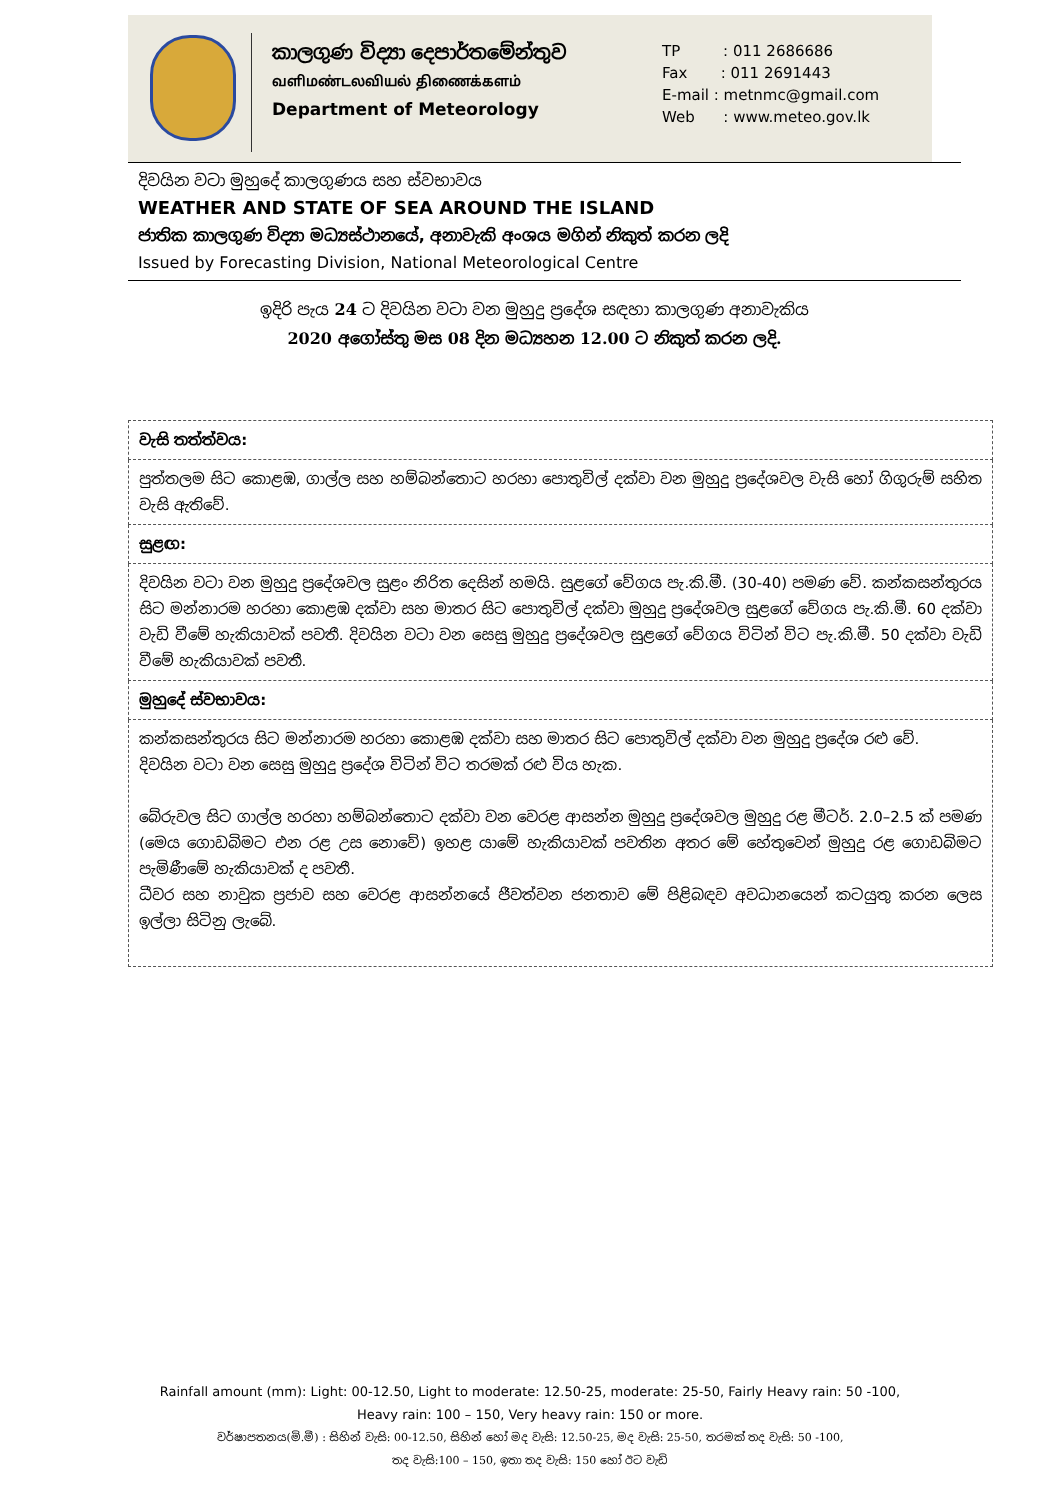කාලගුණ විද්‍යා දෙපාර්තමේන්තුව
வளிமண்டலவியல் திணைக்களம்
Department of Meteorology
TP : 011 2686686
Fax : 011 2691443
E-mail : metnmc@gmail.com
Web : www.meteo.gov.lk
දිවයින වටා මුහුදේ කාලගුණය සහ ස්වභාවය
WEATHER AND STATE OF SEA AROUND THE ISLAND
ජාතික කාලගුණ විද්‍යා මධ්‍යස්ථානයේ, අනාවැකි අංශය මගින් නිකුත් කරන ලදි
Issued by Forecasting Division, National Meteorological Centre
ඉදිරි පැය 24 ට දිවයින වටා වන මුහුදු ප්‍රදේශ සඳහා කාලගුණ අනාවැකිය
2020 අගෝස්තු මස 08 දින මධ්‍යහන 12.00 ට නිකුත් කරන ලදි.
| වැසි තත්ත්වය: |
| පුත්තලම සිට කොළඹ, ගාල්ල සහ හම්බන්තොට හරහා පොතුවිල් දක්වා වන මුහුදු ප්‍රදේශවල වැසි හෝ ගිගුරුම් සහිත වැසි ඇතිවේ. |
| සුළඟ: |
| දිවයින වටා වන මුහුදු ප්‍රදේශවල සුළං නිරිත දෙසින් හමයි. සුළගේ වේගය පැ.කි.මී. (30-40) පමණ වේ. කන්කසන්තුරය සිට මන්නාරම හරහා කොළඹ දක්වා සහ මාතර සිට පොතුවිල් දක්වා මුහුදු ප්‍රදේශවල සුළගේ වේගය පැ.කි.මී. 60 දක්වා වැඩි වීමේ හැකියාවක් පවතී. දිවයින වටා වන සෙසු මුහුදු ප්‍රදේශවල සුළගේ වේගය විටින් විට පැ.කි.මී. 50 දක්වා වැඩි වීමේ හැකියාවක් පවතී. |
| මුහුදේ ස්වභාවය: |
| කන්කසන්තුරය සිට මන්නාරම හරහා කොළඹ දක්වා සහ මාතර සිට පොතුවිල් දක්වා වන මුහුදු ප්‍රදේශ රළු වේ. දිවයින වටා වන සෙසු මුහුදු ප්‍රදේශ විටින් විට තරමක් රළු විය හැක. බේරුවල සිට ගාල්ල හරහා හම්බන්තොට දක්වා වන වෙරළ ආසන්න මුහුදු ප්‍රදේශවල මුහුදු රළ මීටර්. 2.0–2.5 ක් පමණ (මෙය ගොඩබිමට එන රළ උස නොවේ) ඉහළ යාමේ හැකියාවක් පවතින අතර මේ හේතුවෙන් මුහුදු රළ ගොඩබිමට පැමිණීමේ හැකියාවක් ද පවතී. ධීවර සහ නාවුක ප්‍රජාව සහ වෙරළ ආසන්නයේ ජීවත්වන ජනතාව මේ පිළිබඳව අවධානයෙන් කටයුතු කරන ලෙස ඉල්ලා සිටිනු ලැබේ. |
Rainfall amount (mm): Light: 00-12.50, Light to moderate: 12.50-25, moderate: 25-50, Fairly Heavy rain: 50 -100, Heavy rain: 100 – 150, Very heavy rain: 150 or more.
වර්ෂාපතනය(මි.මී) : සිහින් වැසි: 00-12.50, සිහින් හෝ මද වැසි: 12.50-25, මද වැසි: 25-50, තරමක් තද වැසි: 50 -100,
තද වැසි:100 – 150, ඉතා තද වැසි: 150 හෝ ඊට වැඩි